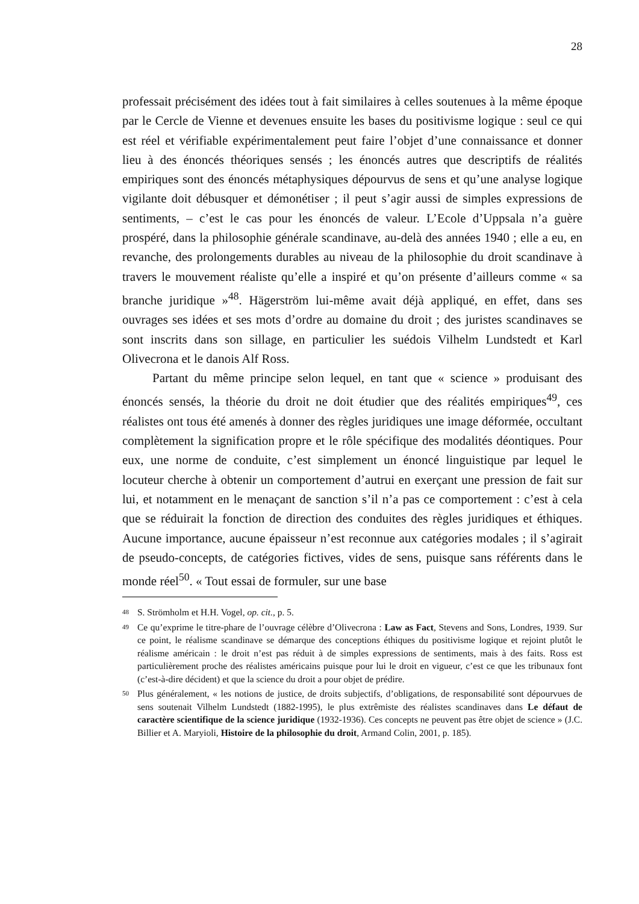28
professait précisément des idées tout à fait similaires à celles soutenues à la même époque par le Cercle de Vienne et devenues ensuite les bases du positivisme logique : seul ce qui est réel et vérifiable expérimentalement peut faire l’objet d’une connaissance et donner lieu à des énoncés théoriques sensés ; les énoncés autres que descriptifs de réalités empiriques sont des énoncés métaphysiques dépourvus de sens et qu’une analyse logique vigilante doit débusquer et démonétiser ; il peut s’agir aussi de simples expressions de sentiments, – c’est le cas pour les énoncés de valeur. L’Ecole d’Uppsala n’a guère prospéré, dans la philosophie générale scandinave, au-delà des années 1940 ; elle a eu, en revanche, des prolongements durables au niveau de la philosophie du droit scandinave à travers le mouvement réaliste qu’elle a inspiré et qu’on présente d’ailleurs comme « sa branche juridique »<sup>48</sup>. Hägerström lui-même avait déjà appliqué, en effet, dans ses ouvrages ses idées et ses mots d’ordre au domaine du droit ; des juristes scandinaves se sont inscrits dans son sillage, en particulier les suédois Vilhelm Lundstedt et Karl Olivecrona et le danois Alf Ross.
Partant du même principe selon lequel, en tant que « science » produisant des énoncés sensés, la théorie du droit ne doit étudier que des réalités empiriques<sup>49</sup>, ces réalistes ont tous été amenés à donner des règles juridiques une image déformée, occultant complètement la signification propre et le rôle spécifique des modalités déontiques. Pour eux, une norme de conduite, c’est simplement un énoncé linguistique par lequel le locuteur cherche à obtenir un comportement d’autrui en exerçant une pression de fait sur lui, et notamment en le menaçant de sanction s’il n’a pas ce comportement : c’est à cela que se réduirait la fonction de direction des conduites des règles juridiques et éthiques. Aucune importance, aucune épaisseur n’est reconnue aux catégories modales ; il s’agirait de pseudo-concepts, de catégories fictives, vides de sens, puisque sans référents dans le monde réel<sup>50</sup>. « Tout essai de formuler, sur une base
48 S. Strömholm et H.H. Vogel, op. cit., p. 5.
49 Ce qu’exprime le titre-phare de l’ouvrage célèbre d’Olivecrona : Law as Fact, Stevens and Sons, Londres, 1939. Sur ce point, le réalisme scandinave se démarque des conceptions éthiques du positivisme logique et rejoint plutôt le réalisme américain : le droit n’est pas réduit à de simples expressions de sentiments, mais à des faits. Ross est particulièrement proche des réalistes américains puisque pour lui le droit en vigueur, c’est ce que les tribunaux font (c’est-à-dire décident) et que la science du droit a pour objet de prédire.
50 Plus généralement, « les notions de justice, de droits subjectifs, d’obligations, de responsabilité sont dépourvues de sens soutenait Vilhelm Lundstedt (1882-1995), le plus extrêmiste des réalistes scandinaves dans Le défaut de caractère scientifique de la science juridique (1932-1936). Ces concepts ne peuvent pas être objet de science » (J.C. Billier et A. Maryioli, Histoire de la philosophie du droit, Armand Colin, 2001, p. 185).